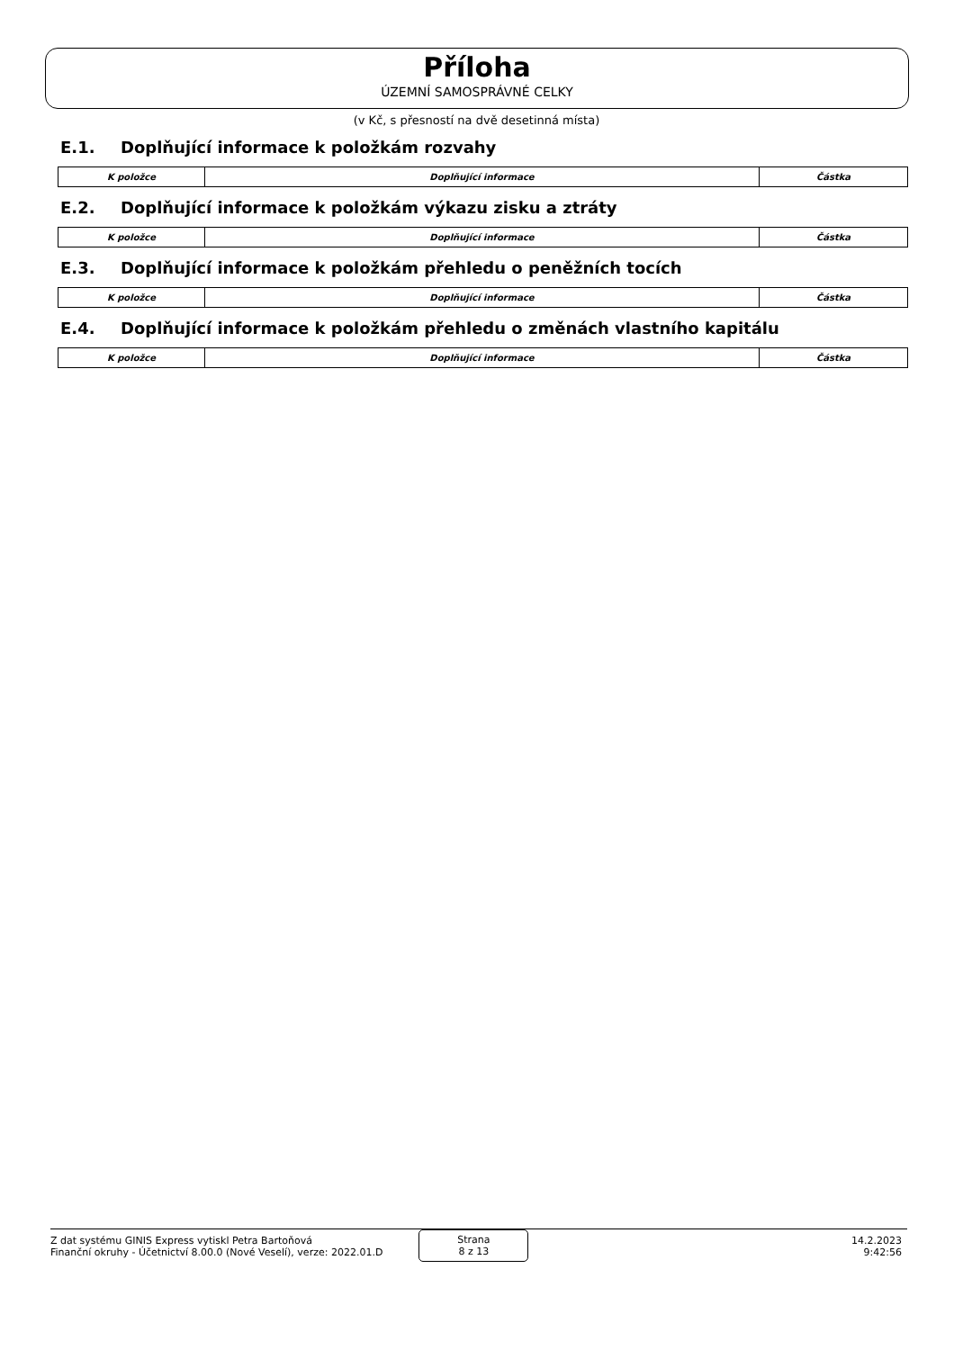Příloha
ÚZEMNÍ SAMOSPRÁVNÉ CELKY
(v Kč, s přesností na dvě desetinná místa)
E.1. Doplňující informace k položkám rozvahy
| K položce | Doplňující informace | Částka |
| --- | --- | --- |
E.2. Doplňující informace k položkám výkazu zisku a ztráty
| K položce | Doplňující informace | Částka |
| --- | --- | --- |
E.3. Doplňující informace k položkám přehledu o peněžních tocích
| K položce | Doplňující informace | Částka |
| --- | --- | --- |
E.4. Doplňující informace k položkám přehledu o změnách vlastního kapitálu
| K položce | Doplňující informace | Částka |
| --- | --- | --- |
Z dat systému GINIS Express vytiskl Petra Bartoňová
Finanční okruhy - Účetnictví 8.00.0 (Nové Veselí), verze: 2022.01.D
Strana
8 z 13
14.2.2023
9:42:56